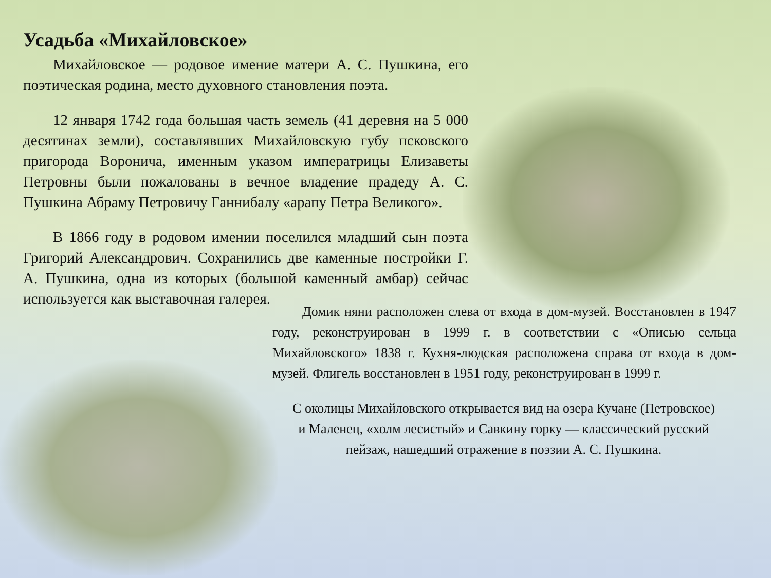Усадьба «Михайловское»
Михайловское — родовое имение матери А. С. Пушкина, его поэтическая родина, место духовного становления поэта.
12 января 1742 года большая часть земель (41 деревня на 5 000 десятинах земли), составлявших Михайловскую губу псковского пригорода Воронича, именным указом императрицы Елизаветы Петровны были пожалованы в вечное владение прадеду А. С. Пушкина Абраму Петровичу Ганнибалу «арапу Петра Великого».
В 1866 году в родовом имении поселился младший сын поэта Григорий Александрович. Сохранились две каменные постройки Г. А. Пушкина, одна из которых (большой каменный амбар) сейчас используется как выставочная галерея.
Домик няни расположен слева от входа в дом-музей. Восстановлен в 1947 году, реконструирован в 1999 г. в соответствии с «Описью сельца Михайловского» 1838 г. Кухня-людская расположена справа от входа в дом-музей. Флигель восстановлен в 1951 году, реконструирован в 1999 г.
С околицы Михайловского открывается вид на озера Кучане (Петровское) и Маленец, «холм лесистый» и Савкину горку — классический русский пейзаж, нашедший отражение в поэзии А. С. Пушкина.